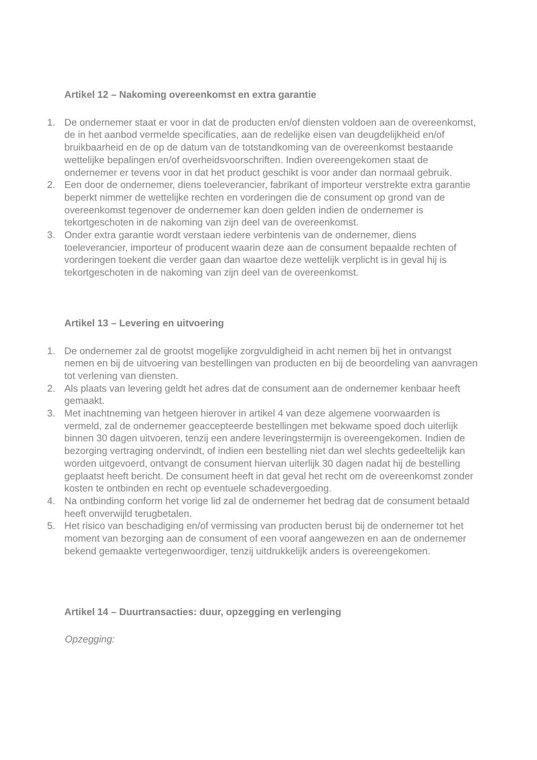Artikel 12 – Nakoming overeenkomst en extra garantie
1. De ondernemer staat er voor in dat de producten en/of diensten voldoen aan de overeenkomst, de in het aanbod vermelde specificaties, aan de redelijke eisen van deugdelijkheid en/of bruikbaarheid en de op de datum van de totstandkoming van de overeenkomst bestaande wettelijke bepalingen en/of overheidsvoorschriften. Indien overeengekomen staat de ondernemer er tevens voor in dat het product geschikt is voor ander dan normaal gebruik.
2. Een door de ondernemer, diens toeleverancier, fabrikant of importeur verstrekte extra garantie beperkt nimmer de wettelijke rechten en vorderingen die de consument op grond van de overeenkomst tegenover de ondernemer kan doen gelden indien de ondernemer is tekortgeschoten in de nakoming van zijn deel van de overeenkomst.
3. Onder extra garantie wordt verstaan iedere verbintenis van de ondernemer, diens toeleverancier, importeur of producent waarin deze aan de consument bepaalde rechten of vorderingen toekent die verder gaan dan waartoe deze wettelijk verplicht is in geval hij is tekortgeschoten in de nakoming van zijn deel van de overeenkomst.
Artikel 13 – Levering en uitvoering
1. De ondernemer zal de grootst mogelijke zorgvuldigheid in acht nemen bij het in ontvangst nemen en bij de uitvoering van bestellingen van producten en bij de beoordeling van aanvragen tot verlening van diensten.
2. Als plaats van levering geldt het adres dat de consument aan de ondernemer kenbaar heeft gemaakt.
3. Met inachtneming van hetgeen hierover in artikel 4 van deze algemene voorwaarden is vermeld, zal de ondernemer geaccepteerde bestellingen met bekwame spoed doch uiterlijk binnen 30 dagen uitvoeren, tenzij een andere leveringstermijn is overeengekomen. Indien de bezorging vertraging ondervindt, of indien een bestelling niet dan wel slechts gedeeltelijk kan worden uitgevoerd, ontvangt de consument hiervan uiterlijk 30 dagen nadat hij de bestelling geplaatst heeft bericht. De consument heeft in dat geval het recht om de overeenkomst zonder kosten te ontbinden en recht op eventuele schadevergoeding.
4. Na ontbinding conform het vorige lid zal de ondernemer het bedrag dat de consument betaald heeft onverwijld terugbetalen.
5. Het risico van beschadiging en/of vermissing van producten berust bij de ondernemer tot het moment van bezorging aan de consument of een vooraf aangewezen en aan de ondernemer bekend gemaakte vertegenwoordiger, tenzij uitdrukkelijk anders is overeengekomen.
Artikel 14 – Duurtransacties: duur, opzegging en verlenging
Opzegging: